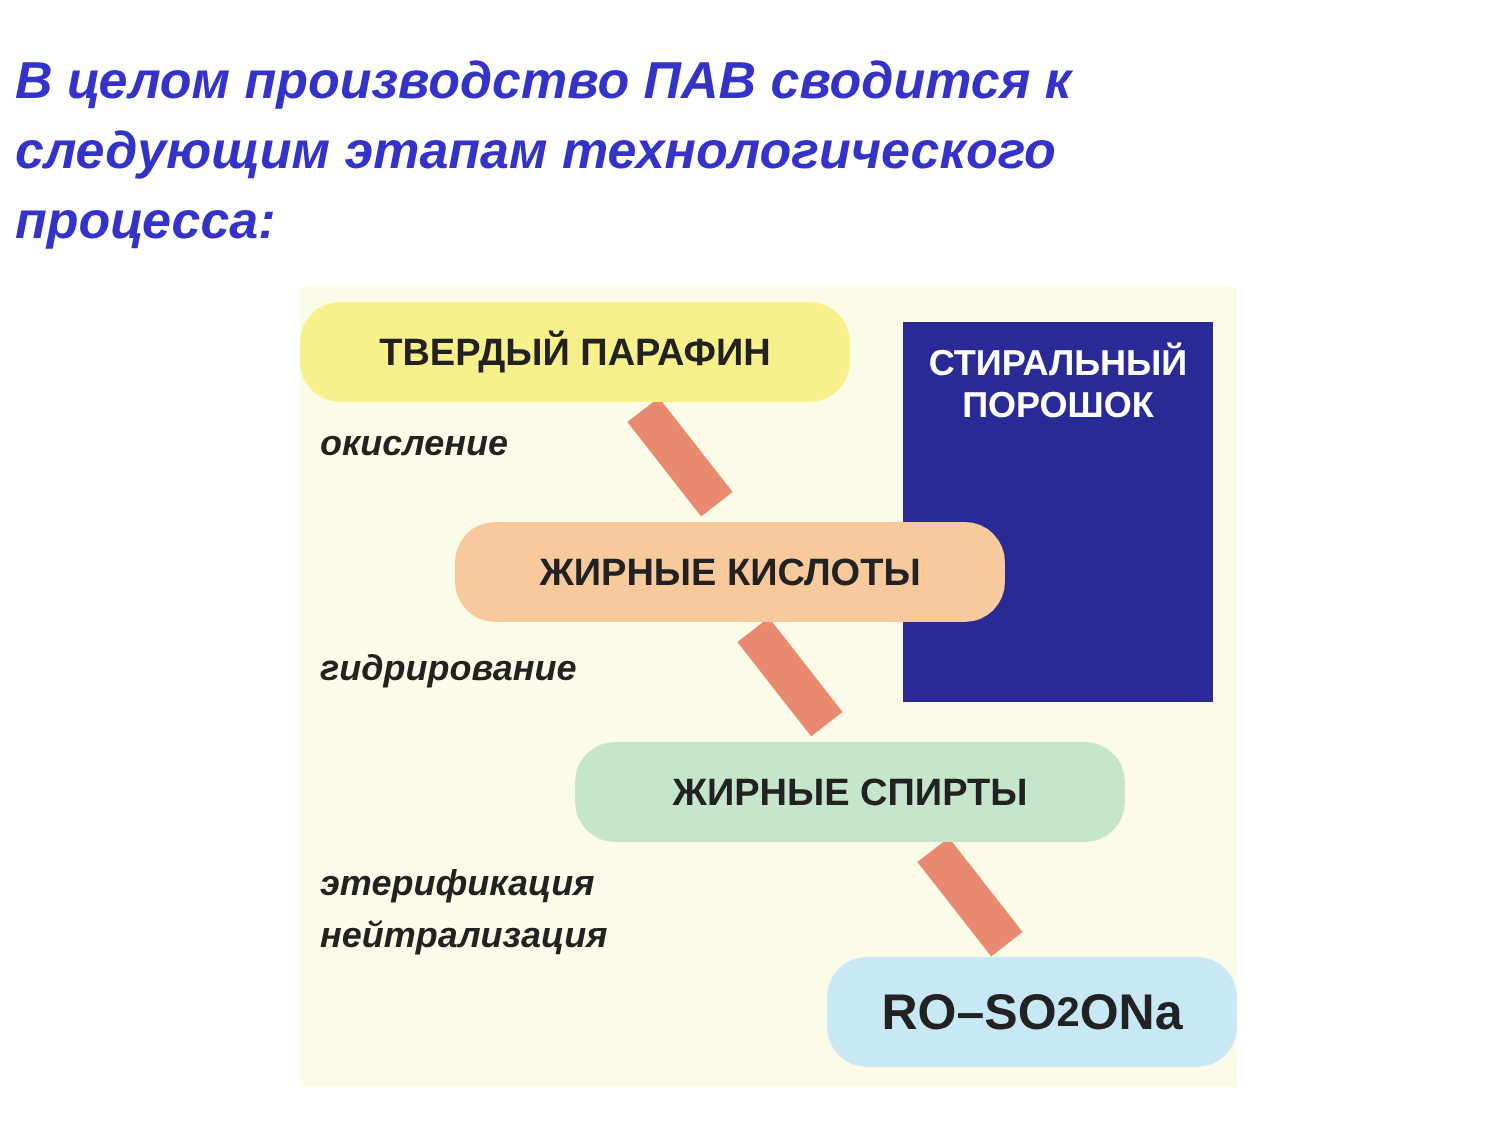В целом производство ПАВ сводится к следующим этапам технологического процесса:
СТИРАЛЬНЫЙ
ПОРОШОК
ТВЕРДЫЙ ПАРАФИН
окисление
ЖИРНЫЕ КИСЛОТЫ
гидрирование
ЖИРНЫЕ СПИРТЫ
этерификация
нейтрализация
RO–SO<sub>2</sub>ONa